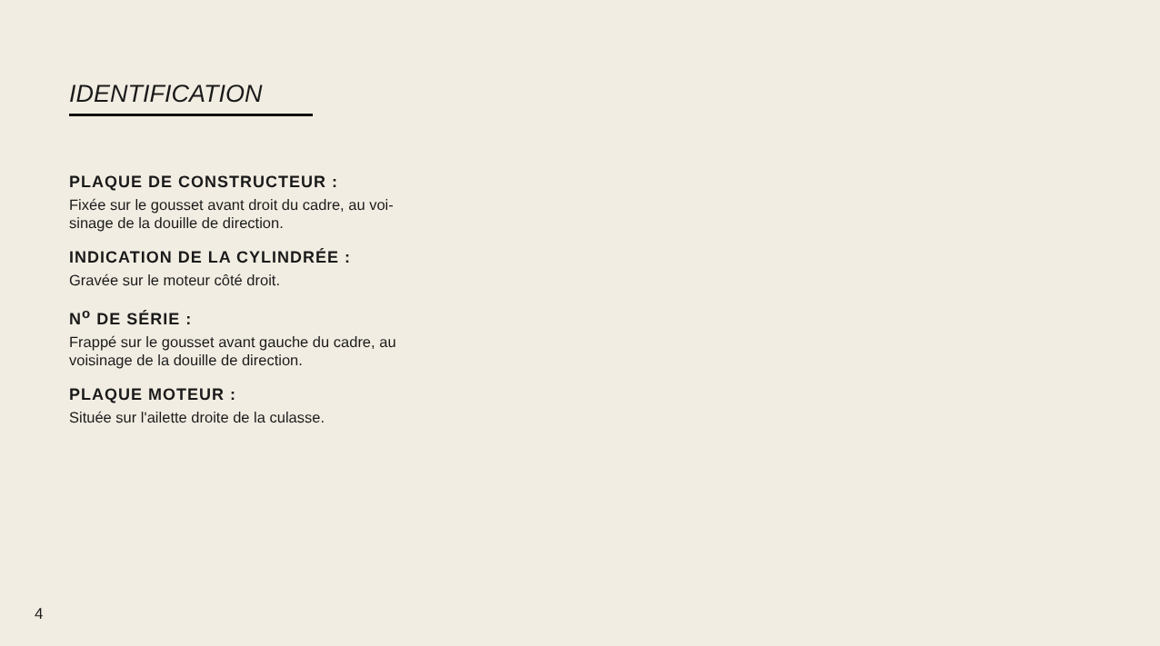IDENTIFICATION
PLAQUE DE CONSTRUCTEUR :
Fixée sur le gousset avant droit du cadre, au voi-
sinage de la douille de direction.
INDICATION DE LA CYLINDRÉE :
Gravée sur le moteur côté droit.
N<sup>o</sup> DE SÉRIE :
Frappé sur le gousset avant gauche du cadre, au
voisinage de la douille de direction.
PLAQUE MOTEUR :
Située sur l'ailette droite de la culasse.
4